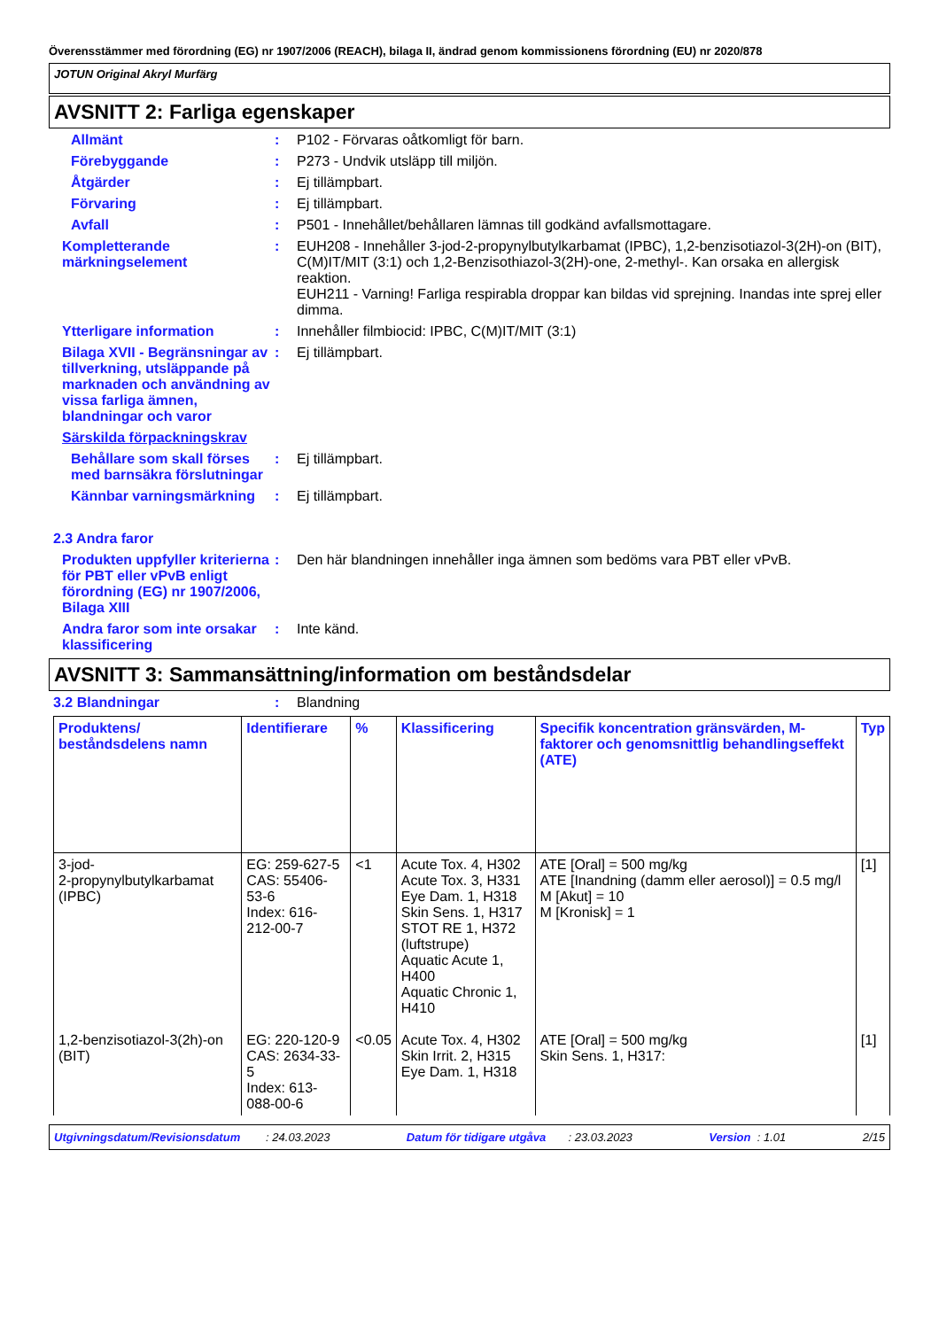Överensstämmer med förordning (EG) nr 1907/2006 (REACH), bilaga II, ändrad genom kommissionens förordning (EU) nr 2020/878
JOTUN Original Akryl Murfärg
AVSNITT 2: Farliga egenskaper
Allmänt : P102 - Förvaras oåtkomligt för barn.
Förebyggande : P273 - Undvik utsläpp till miljön.
Åtgärder : Ej tillämpbart.
Förvaring : Ej tillämpbart.
Avfall : P501 - Innehållet/behållaren lämnas till godkänd avfallsmottagare.
Kompletterande märkningselement
: EUH208 - Innehåller 3-jod-2-propynylbutylkarbamat (IPBC), 1,2-benzisotiazol-3(2H)-on (BIT), C(M)IT/MIT (3:1) och 1,2-Benzisothiazol-3(2H)-one, 2-methyl-. Kan orsaka en allergisk reaktion.
EUH211 - Varning! Farliga respirabla droppar kan bildas vid sprejning. Inandas inte sprej eller dimma.
Ytterligare information : Innehåller filmbiocid: IPBC, C(M)IT/MIT (3:1)
Bilaga XVII - Begränsningar av tillverkning, utsläppande på marknaden och användning av vissa farliga ämnen, blandningar och varor
: Ej tillämpbart.
Särskilda förpackningskrav
Behållare som skall förses med barnsäkra förslutningar
: Ej tillämpbart.
Kännbar varningsmärkning
: Ej tillämpbart.
2.3 Andra faror
Produkten uppfyller kriterierna för PBT eller vPvB enligt förordning (EG) nr 1907/2006, Bilaga XIII
: Den här blandningen innehåller inga ämnen som bedöms vara PBT eller vPvB.
Andra faror som inte orsakar klassificering
: Inte känd.
AVSNITT 3: Sammansättning/information om beståndsdelar
3.2 Blandningar : Blandning
| Produktens/ beståndsdelens namn | Identifierare | % | Klassificering | Specifik koncentration gränsvärden, M-faktorer och genomsnittlig behandlingseffekt (ATE) | Typ |
| --- | --- | --- | --- | --- | --- |
| 3-jod- 2-propynylbutylkarbamat (IPBC) | EG: 259-627-5 CAS: 55406-53-6 Index: 616-212-00-7 | <1 | Acute Tox. 4, H302 Acute Tox. 3, H331 Eye Dam. 1, H318 Skin Sens. 1, H317 STOT RE 1, H372 (luftstrupe) Aquatic Acute 1, H400 Aquatic Chronic 1, H410 | ATE [Oral] = 500 mg/kg ATE [Inandning (damm eller aerosol)] = 0.5 mg/l M [Akut] = 10 M [Kronisk] = 1 | [1] |
| 1,2-benzisotiazol-3(2h)-on (BIT) | EG: 220-120-9 CAS: 2634-33-5 Index: 613-088-00-6 | <0.05 | Acute Tox. 4, H302 Skin Irrit. 2, H315 Eye Dam. 1, H318 | ATE [Oral] = 500 mg/kg Skin Sens. 1, H317: | [1] |
Utgivningsdatum/Revisionsdatum : 24.03.2023 Datum för tidigare utgåva : 23.03.2023 Version : 1.01 2/15